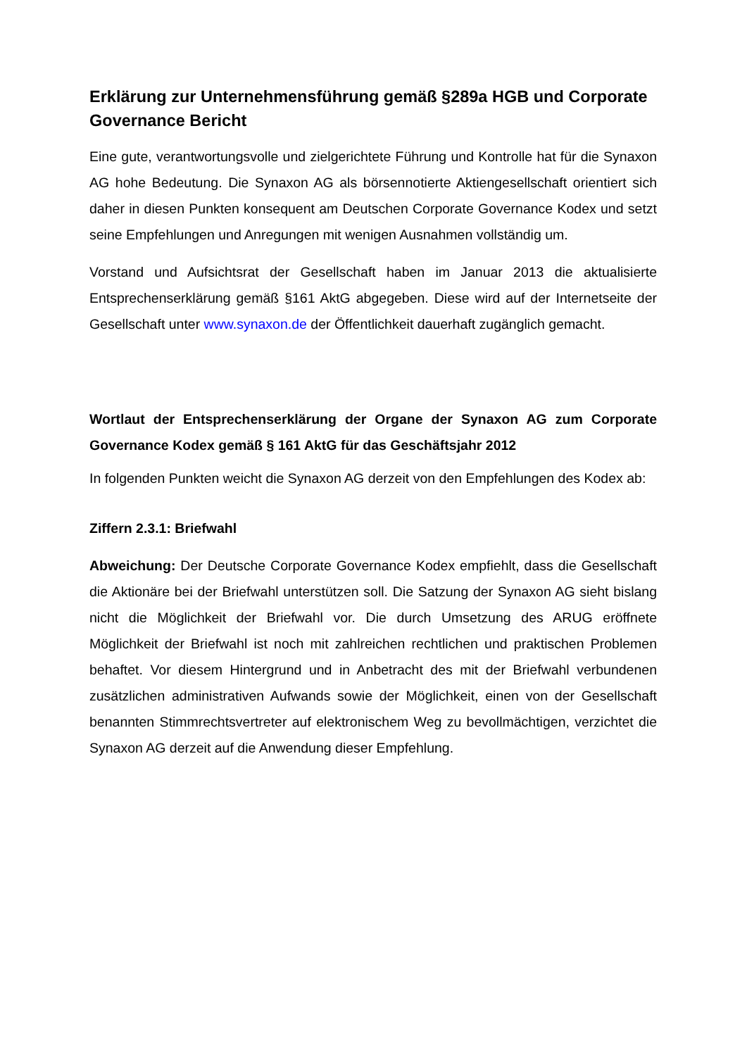Erklärung zur Unternehmensführung gemäß §289a HGB und Corporate Governance Bericht
Eine gute, verantwortungsvolle und zielgerichtete Führung und Kontrolle hat für die Synaxon AG hohe Bedeutung. Die Synaxon AG als börsennotierte Aktiengesellschaft orientiert sich daher in diesen Punkten konsequent am Deutschen Corporate Governance Kodex und setzt seine Empfehlungen und Anregungen mit wenigen Ausnahmen vollständig um.
Vorstand und Aufsichtsrat der Gesellschaft haben im Januar 2013 die aktualisierte Entsprechenserklärung gemäß §161 AktG abgegeben. Diese wird auf der Internetseite der Gesellschaft unter www.synaxon.de der Öffentlichkeit dauerhaft zugänglich gemacht.
Wortlaut der Entsprechenserklärung der Organe der Synaxon AG zum Corporate Governance Kodex gemäß § 161 AktG für das Geschäftsjahr 2012
In folgenden Punkten weicht die Synaxon AG derzeit von den Empfehlungen des Kodex ab:
Ziffern 2.3.1: Briefwahl
Abweichung: Der Deutsche Corporate Governance Kodex empfiehlt, dass die Gesellschaft die Aktionäre bei der Briefwahl unterstützen soll. Die Satzung der Synaxon AG sieht bislang nicht die Möglichkeit der Briefwahl vor. Die durch Umsetzung des ARUG eröffnete Möglichkeit der Briefwahl ist noch mit zahlreichen rechtlichen und praktischen Problemen behaftet. Vor diesem Hintergrund und in Anbetracht des mit der Briefwahl verbundenen zusätzlichen administrativen Aufwands sowie der Möglichkeit, einen von der Gesellschaft benannten Stimmrechtsvertreter auf elektronischem Weg zu bevollmächtigen, verzichtet die Synaxon AG derzeit auf die Anwendung dieser Empfehlung.